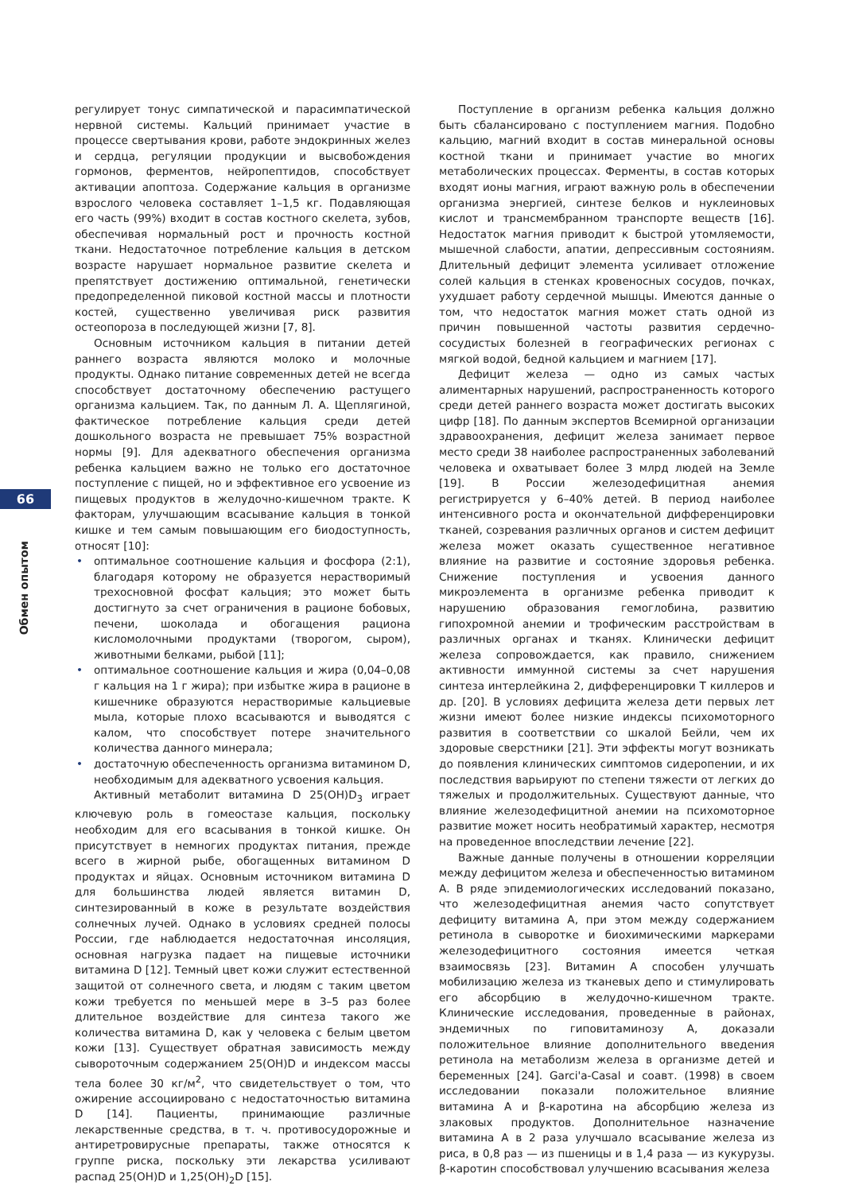66
Обмен опытом
регулирует тонус симпатической и парасимпатической нервной системы. Кальций принимает участие в процессе свертывания крови, работе эндокринных желез и сердца, регуляции продукции и высвобождения гормонов, ферментов, нейропептидов, способствует активации апоптоза. Содержание кальция в организме взрослого человека составляет 1–1,5 кг. Подавляющая его часть (99%) входит в состав костного скелета, зубов, обеспечивая нормальный рост и прочность костной ткани. Недостаточное потребление кальция в детском возрасте нарушает нормальное развитие скелета и препятствует достижению оптимальной, генетически предопределенной пиковой костной массы и плотности костей, существенно увеличивая риск развития остеопороза в последующей жизни [7, 8].
Основным источником кальция в питании детей раннего возраста являются молоко и молочные продукты. Однако питание современных детей не всегда способствует достаточному обеспечению растущего организма кальцием. Так, по данным Л. А. Щеплягиной, фактическое потребление кальция среди детей дошкольного возраста не превышает 75% возрастной нормы [9]. Для адекватного обеспечения организма ребенка кальцием важно не только его достаточное поступление с пищей, но и эффективное его усвоение из пищевых продуктов в желудочно-кишечном тракте. К факторам, улучшающим всасывание кальция в тонкой кишке и тем самым повышающим его биодоступность, относят [10]:
• оптимальное соотношение кальция и фосфора (2:1), благодаря которому не образуется нерастворимый трехосновной фосфат кальция; это может быть достигнуто за счет ограничения в рационе бобовых, печени, шоколада и обогащения рациона кисломолочными продуктами (творогом, сыром), животными белками, рыбой [11];
• оптимальное соотношение кальция и жира (0,04–0,08 г кальция на 1 г жира); при избытке жира в рационе в кишечнике образуются нерастворимые кальциевые мыла, которые плохо всасываются и выводятся с калом, что способствует потере значительного количества данного минерала;
• достаточную обеспеченность организма витамином D, необходимым для адекватного усвоения кальция.
Активный метаболит витамина D 25(OH)D<sub>3</sub> играет ключевую роль в гомеостазе кальция, поскольку необходим для его всасывания в тонкой кишке. Он присутствует в немногих продуктах питания, прежде всего в жирной рыбе, обогащенных витамином D продуктах и яйцах. Основным источником витамина D для большинства людей является витамин D, синтезированный в коже в результате воздействия солнечных лучей. Однако в условиях средней полосы России, где наблюдается недостаточная инсоляция, основная нагрузка падает на пищевые источники витамина D [12]. Темный цвет кожи служит естественной защитой от солнечного света, и людям с таким цветом кожи требуется по меньшей мере в 3–5 раз более длительное воздействие для синтеза такого же количества витамина D, как у человека с белым цветом кожи [13]. Существует обратная зависимость между сывороточным содержанием 25(OH)D и индексом массы тела более 30 кг/м<sup>2</sup>, что свидетельствует о том, что ожирение ассоциировано с недостаточностью витамина D [14]. Пациенты, принимающие различные лекарственные средства, в т. ч. противосудорожные и антиретровирусные препараты, также относятся к группе риска, поскольку эти лекарства усиливают распад 25(OH)D и 1,25(OH)<sub>2</sub>D [15].
Поступление в организм ребенка кальция должно быть сбалансировано с поступлением магния. Подобно кальцию, магний входит в состав минеральной основы костной ткани и принимает участие во многих метаболических процессах. Ферменты, в состав которых входят ионы магния, играют важную роль в обеспечении организма энергией, синтезе белков и нуклеиновых кислот и трансмембранном транспорте веществ [16]. Недостаток магния приводит к быстрой утомляемости, мышечной слабости, апатии, депрессивным состояниям. Длительный дефицит элемента усиливает отложение солей кальция в стенках кровеносных сосудов, почках, ухудшает работу сердечной мышцы. Имеются данные о том, что недостаток магния может стать одной из причин повышенной частоты развития сердечно-сосудистых болезней в географических регионах с мягкой водой, бедной кальцием и магнием [17].
Дефицит железа — одно из самых частых алиментарных нарушений, распространенность которого среди детей раннего возраста может достигать высоких цифр [18]. По данным экспертов Всемирной организации здравоохранения, дефицит железа занимает первое место среди 38 наиболее распространенных заболеваний человека и охватывает более 3 млрд людей на Земле [19]. В России железодефицитная анемия регистрируется у 6–40% детей. В период наиболее интенсивного роста и окончательной дифференцировки тканей, созревания различных органов и систем дефицит железа может оказать существенное негативное влияние на развитие и состояние здоровья ребенка. Снижение поступления и усвоения данного микроэлемента в организме ребенка приводит к нарушению образования гемоглобина, развитию гипохромной анемии и трофическим расстройствам в различных органах и тканях. Клинически дефицит железа сопровождается, как правило, снижением активности иммунной системы за счет нарушения синтеза интерлейкина 2, дифференцировки T киллеров и др. [20]. В условиях дефицита железа дети первых лет жизни имеют более низкие индексы психомоторного развития в соответствии со шкалой Бейли, чем их здоровые сверстники [21]. Эти эффекты могут возникать до появления клинических симптомов сидеропении, и их последствия варьируют по степени тяжести от легких до тяжелых и продолжительных. Существуют данные, что влияние железодефицитной анемии на психомоторное развитие может носить необратимый характер, несмотря на проведенное впоследствии лечение [22].
Важные данные получены в отношении корреляции между дефицитом железа и обеспеченностью витамином А. В ряде эпидемиологических исследований показано, что железодефицитная анемия часто сопутствует дефициту витамина А, при этом между содержанием ретинола в сыворотке и биохимическими маркерами железодефицитного состояния имеется четкая взаимосвязь [23]. Витамин А способен улучшать мобилизацию железа из тканевых депо и стимулировать его абсорбцию в желудочно-кишечном тракте. Клинические исследования, проведенные в районах, эндемичных по гиповитаминозу А, доказали положительное влияние дополнительного введения ретинола на метаболизм железа в организме детей и беременных [24]. Garci'a-Casal и соавт. (1998) в своем исследовании показали положительное влияние витамина А и β-каротина на абсорбцию железа из злаковых продуктов. Дополнительное назначение витамина А в 2 раза улучшало всасывание железа из риса, в 0,8 раз — из пшеницы и в 1,4 раза — из кукурузы. β-каротин способствовал улучшению всасывания железа